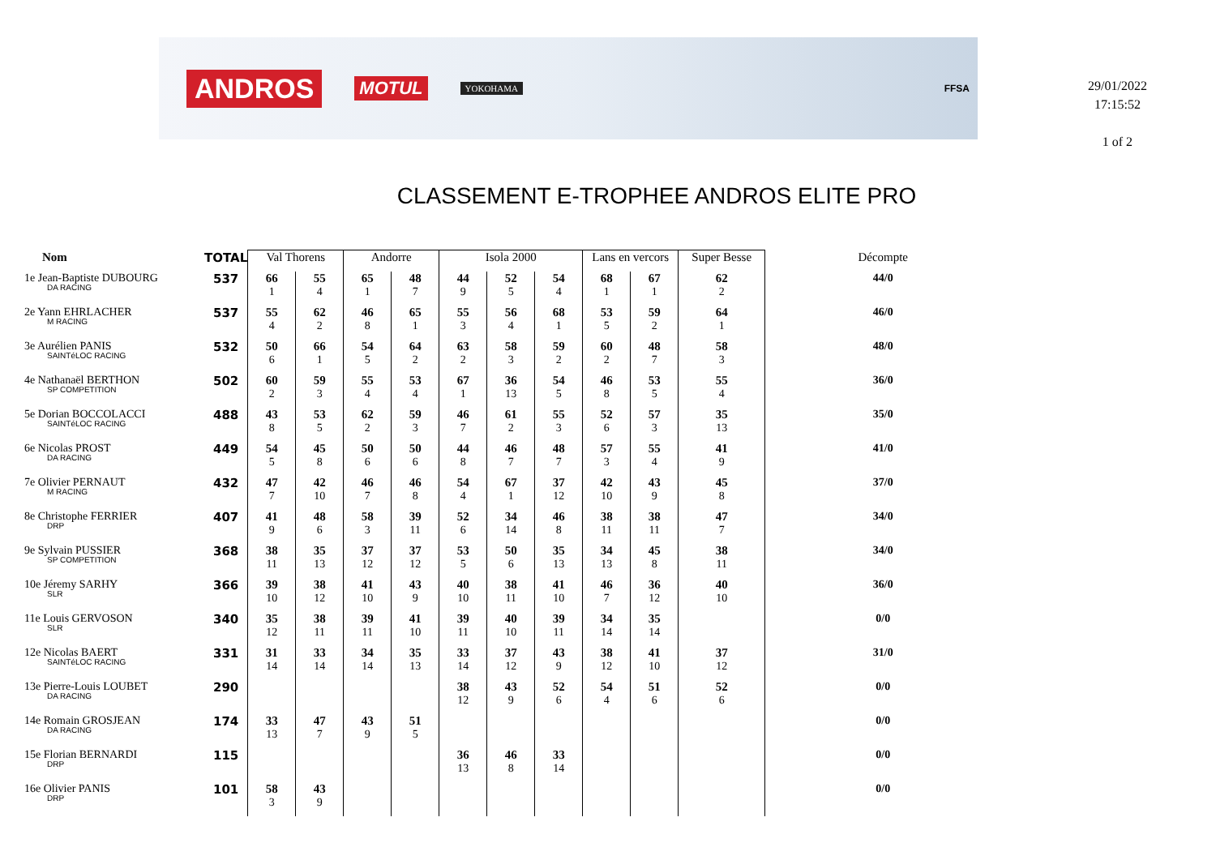ANDROS MOTUL YOKOHAMA FFSA
29/01/2022
17:15:52
1 of 2
CLASSEMENT E-TROPHEE ANDROS ELITE PRO
| Nom | TOTAL | Val Thorens | | Andorre | | Isola 2000 | | | Lans en vercors | | Super Besse | Décompte |
| --- | --- | --- | --- | --- | --- | --- | --- | --- | --- | --- | --- | --- |
| 1e Jean-Baptiste DUBOURG DA RACING | 537 | 66 1 | 55 4 | 65 1 | 48 7 | 44 9 | 52 5 | 54 4 | 68 1 | 67 1 | 62 2 | 44/0 |
| 2e Yann EHRLACHER M RACING | 537 | 55 4 | 62 2 | 46 8 | 65 1 | 55 3 | 56 4 | 68 1 | 53 5 | 59 2 | 64 1 | 46/0 |
| 3e Aurélien PANIS SAINTéLOC RACING | 532 | 50 6 | 66 1 | 54 5 | 64 2 | 63 2 | 58 3 | 59 2 | 60 2 | 48 7 | 58 3 | 48/0 |
| 4e Nathanaël BERTHON SP COMPETITION | 502 | 60 2 | 59 3 | 55 4 | 53 4 | 67 1 | 36 13 | 54 5 | 46 8 | 53 5 | 55 4 | 36/0 |
| 5e Dorian BOCCOLACCI SAINTéLOC RACING | 488 | 43 8 | 53 5 | 62 2 | 59 3 | 46 7 | 61 2 | 55 3 | 52 6 | 57 3 | 35 13 | 35/0 |
| 6e Nicolas PROST DA RACING | 449 | 54 5 | 45 8 | 50 6 | 50 6 | 44 8 | 46 7 | 48 7 | 57 3 | 55 4 | 41 9 | 41/0 |
| 7e Olivier PERNAUT M RACING | 432 | 47 7 | 42 10 | 46 7 | 46 8 | 54 4 | 67 1 | 37 12 | 42 10 | 43 9 | 45 8 | 37/0 |
| 8e Christophe FERRIER DRP | 407 | 41 9 | 48 6 | 58 3 | 39 11 | 52 6 | 34 14 | 46 8 | 38 11 | 38 11 | 47 7 | 34/0 |
| 9e Sylvain PUSSIER SP COMPETITION | 368 | 38 11 | 35 13 | 37 12 | 37 12 | 53 5 | 50 6 | 35 13 | 34 13 | 45 8 | 38 11 | 34/0 |
| 10e Jéremy SARHY SLR | 366 | 39 10 | 38 12 | 41 10 | 43 9 | 40 10 | 38 11 | 41 10 | 46 7 | 36 12 | 40 10 | 36/0 |
| 11e Louis GERVOSON SLR | 340 | 35 12 | 38 11 | 39 11 | 41 10 | 39 11 | 40 10 | 39 11 | 34 14 | 35 14 | | 0/0 |
| 12e Nicolas BAERT SAINTéLOC RACING | 331 | 31 14 | 33 14 | 34 14 | 35 13 | 33 14 | 37 12 | 43 9 | 38 12 | 41 10 | 37 12 | 31/0 |
| 13e Pierre-Louis LOUBET DA RACING | 290 | | | | | 38 12 | 43 9 | 52 6 | 54 4 | 51 6 | 52 6 | 0/0 |
| 14e Romain GROSJEAN DA RACING | 174 | 33 13 | 47 7 | 43 9 | 51 5 | | | | | | | 0/0 |
| 15e Florian BERNARDI DRP | 115 | | | | | 36 13 | 46 8 | 33 14 | | | | 0/0 |
| 16e Olivier PANIS DRP | 101 | 58 3 | 43 9 | | | | | | | | | 0/0 |